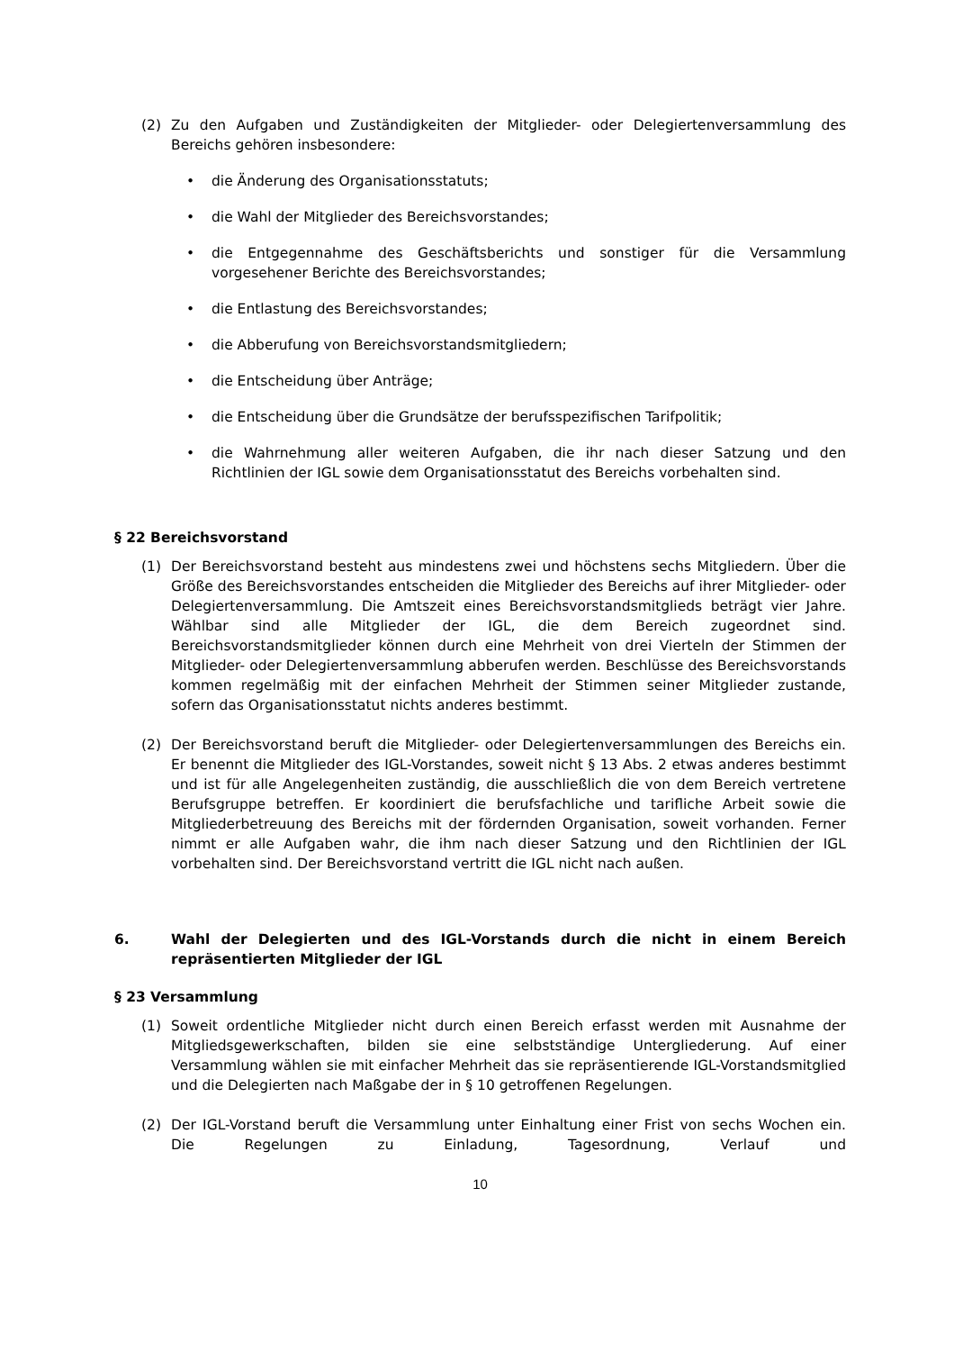(2) Zu den Aufgaben und Zuständigkeiten der Mitglieder- oder Delegiertenversammlung des Bereichs gehören insbesondere:
• die Änderung des Organisationsstatuts;
• die Wahl der Mitglieder des Bereichsvorstandes;
• die Entgegennahme des Geschäftsberichts und sonstiger für die Versammlung vorgesehener Berichte des Bereichsvorstandes;
• die Entlastung des Bereichsvorstandes;
• die Abberufung von Bereichsvorstandsmitgliedern;
• die Entscheidung über Anträge;
• die Entscheidung über die Grundsätze der berufsspezifischen Tarifpolitik;
• die Wahrnehmung aller weiteren Aufgaben, die ihr nach dieser Satzung und den Richtlinien der IGL sowie dem Organisationsstatut des Bereichs vorbehalten sind.
§ 22 Bereichsvorstand
(1) Der Bereichsvorstand besteht aus mindestens zwei und höchstens sechs Mitgliedern. Über die Größe des Bereichsvorstandes entscheiden die Mitglieder des Bereichs auf ihrer Mitglieder- oder Delegiertenversammlung. Die Amtszeit eines Bereichsvorstandsmitglieds beträgt vier Jahre. Wählbar sind alle Mitglieder der IGL, die dem Bereich zugeordnet sind. Bereichsvorstandsmitglieder können durch eine Mehrheit von drei Vierteln der Stimmen der Mitglieder- oder Delegiertenversammlung abberufen werden. Beschlüsse des Bereichsvorstands kommen regelmäßig mit der einfachen Mehrheit der Stimmen seiner Mitglieder zustande, sofern das Organisationsstatut nichts anderes bestimmt.
(2) Der Bereichsvorstand beruft die Mitglieder- oder Delegiertenversammlungen des Bereichs ein. Er benennt die Mitglieder des IGL-Vorstandes, soweit nicht § 13 Abs. 2 etwas anderes bestimmt und ist für alle Angelegenheiten zuständig, die ausschließlich die von dem Bereich vertretene Berufsgruppe betreffen. Er koordiniert die berufsfachliche und tarifliche Arbeit sowie die Mitgliederbetreuung des Bereichs mit der fördernden Organisation, soweit vorhanden. Ferner nimmt er alle Aufgaben wahr, die ihm nach dieser Satzung und den Richtlinien der IGL vorbehalten sind. Der Bereichsvorstand vertritt die IGL nicht nach außen.
6. Wahl der Delegierten und des IGL-Vorstands durch die nicht in einem Bereich repräsentierten Mitglieder der IGL
§ 23 Versammlung
(1) Soweit ordentliche Mitglieder nicht durch einen Bereich erfasst werden mit Ausnahme der Mitgliedsgewerkschaften, bilden sie eine selbstständige Untergliederung. Auf einer Versammlung wählen sie mit einfacher Mehrheit das sie repräsentierende IGL-Vorstandsmitglied und die Delegierten nach Maßgabe der in § 10 getroffenen Regelungen.
(2) Der IGL-Vorstand beruft die Versammlung unter Einhaltung einer Frist von sechs Wochen ein. Die Regelungen zu Einladung, Tagesordnung, Verlauf und
10